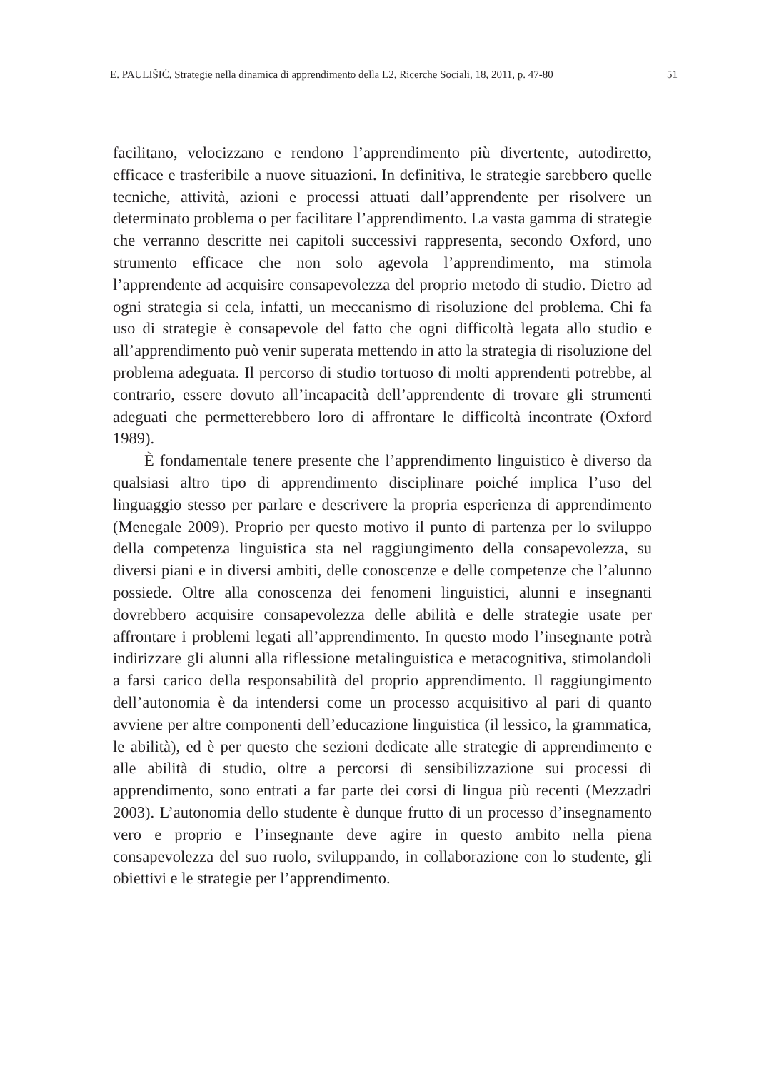E. PAULIŠIĆ, Strategie nella dinamica di apprendimento della L2, Ricerche Sociali, 18, 2011, p. 47-80 51
facilitano, velocizzano e rendono l’apprendimento più divertente, autodiretto, efficace e trasferibile a nuove situazioni. In definitiva, le strategie sarebbero quelle tecniche, attività, azioni e processi attuati dall’apprendente per risolvere un determinato problema o per facilitare l’apprendimento. La vasta gamma di strategie che verranno descritte nei capitoli successivi rappresenta, secondo Oxford, uno strumento efficace che non solo agevola l’apprendimento, ma stimola l’apprendente ad acquisire consapevolezza del proprio metodo di studio. Dietro ad ogni strategia si cela, infatti, un meccanismo di risoluzione del problema. Chi fa uso di strategie è consapevole del fatto che ogni difficoltà legata allo studio e all’apprendimento può venir superata mettendo in atto la strategia di risoluzione del problema adeguata. Il percorso di studio tortuoso di molti apprendenti potrebbe, al contrario, essere dovuto all’incapacità dell’apprendente di trovare gli strumenti adeguati che permetterebbero loro di affrontare le difficoltà incontrate (Oxford 1989).
È fondamentale tenere presente che l’apprendimento linguistico è diverso da qualsiasi altro tipo di apprendimento disciplinare poiché implica l’uso del linguaggio stesso per parlare e descrivere la propria esperienza di apprendimento (Menegale 2009). Proprio per questo motivo il punto di partenza per lo sviluppo della competenza linguistica sta nel raggiungimento della consapevolezza, su diversi piani e in diversi ambiti, delle conoscenze e delle competenze che l’alunno possiede. Oltre alla conoscenza dei fenomeni linguistici, alunni e insegnanti dovrebbero acquisire consapevolezza delle abilità e delle strategie usate per affrontare i problemi legati all’apprendimento. In questo modo l’insegnante potrà indirizzare gli alunni alla riflessione metalinguistica e metacognitiva, stimolandoli a farsi carico della responsabilità del proprio apprendimento. Il raggiungimento dell’autonomia è da intendersi come un processo acquisitivo al pari di quanto avviene per altre componenti dell’educazione linguistica (il lessico, la grammatica, le abilità), ed è per questo che sezioni dedicate alle strategie di apprendimento e alle abilità di studio, oltre a percorsi di sensibilizzazione sui processi di apprendimento, sono entrati a far parte dei corsi di lingua più recenti (Mezzadri 2003). L’autonomia dello studente è dunque frutto di un processo d’insegnamento vero e proprio e l’insegnante deve agire in questo ambito nella piena consapevolezza del suo ruolo, sviluppando, in collaborazione con lo studente, gli obiettivi e le strategie per l’apprendimento.